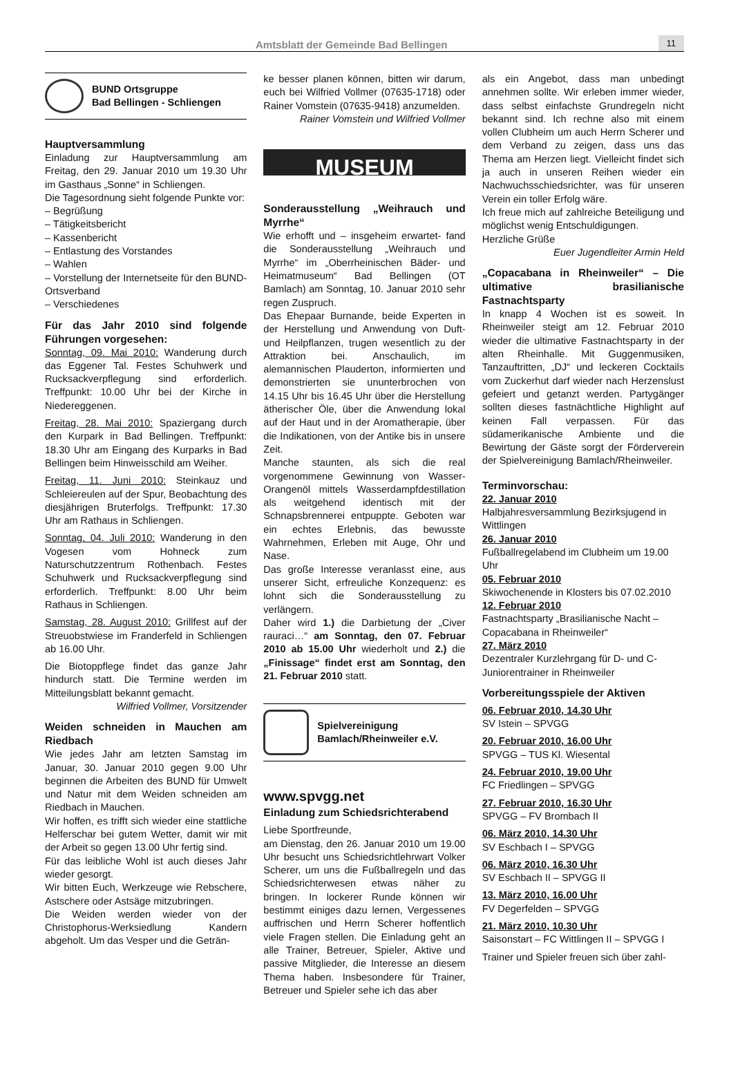Amtsblatt der Gemeinde Bad Bellingen 11
BUND Ortsgruppe
Bad Bellingen - Schliengen
Hauptversammlung
Einladung zur Hauptversammlung am Freitag, den 29. Januar 2010 um 19.30 Uhr im Gasthaus „Sonne“ in Schliengen.
Die Tagesordnung sieht folgende Punkte vor:
– Begrüßung
– Tätigkeitsbericht
– Kassenbericht
– Entlastung des Vorstandes
– Wahlen
– Vorstellung der Internetseite für den BUND-Ortsverband
– Verschiedenes
Für das Jahr 2010 sind folgende Führungen vorgesehen:
Sonntag, 09. Mai 2010: Wanderung durch das Eggener Tal. Festes Schuhwerk und Rucksackverpflegung sind erforderlich. Treffpunkt: 10.00 Uhr bei der Kirche in Niedereggenen.
Freitag, 28. Mai 2010: Spaziergang durch den Kurpark in Bad Bellingen. Treffpunkt: 18.30 Uhr am Eingang des Kurparks in Bad Bellingen beim Hinweisschild am Weiher.
Freitag, 11. Juni 2010: Steinkauz und Schleiereulen auf der Spur, Beobachtung des diesjährigen Bruterfolgs. Treffpunkt: 17.30 Uhr am Rathaus in Schliengen.
Sonntag, 04. Juli 2010: Wanderung in den Vogesen vom Hohneck zum Naturschutzzentrum Rothenbach. Festes Schuhwerk und Rucksackverpflegung sind erforderlich. Treffpunkt: 8.00 Uhr beim Rathaus in Schliengen.
Samstag, 28. August 2010: Grillfest auf der Streuobstwiese im Franderfeld in Schliengen ab 16.00 Uhr.
Die Biotoppflege findet das ganze Jahr hindurch statt. Die Termine werden im Mitteilungsblatt bekannt gemacht.
Wilfried Vollmer, Vorsitzender
Weiden schneiden in Mauchen am Riedbach
Wie jedes Jahr am letzten Samstag im Januar, 30. Januar 2010 gegen 9.00 Uhr beginnen die Arbeiten des BUND für Umwelt und Natur mit dem Weiden schneiden am Riedbach in Mauchen.
Wir hoffen, es trifft sich wieder eine stattliche Helferschar bei gutem Wetter, damit wir mit der Arbeit so gegen 13.00 Uhr fertig sind.
Für das leibliche Wohl ist auch dieses Jahr wieder gesorgt.
Wir bitten Euch, Werkzeuge wie Rebschere, Astschere oder Astsäge mitzubringen.
Die Weiden werden wieder von der Christophorus-Werksiedlung Kandern abgeholt. Um das Vesper und die Geträn-
ke besser planen können, bitten wir darum, euch bei Wilfried Vollmer (07635-1718) oder Rainer Vomstein (07635-9418) anzumelden.
Rainer Vomstein und Wilfried Vollmer
MUSEUM
Sonderausstellung „Weihrauch und Myrrhe“
Wie erhofft und – insgeheim erwartet- fand die Sonderausstellung „Weihrauch und Myrrhe“ im „Oberrheinischen Bäder- und Heimatmuseum“ Bad Bellingen (OT Bamlach) am Sonntag, 10. Januar 2010 sehr regen Zuspruch.
Das Ehepaar Burnande, beide Experten in der Herstellung und Anwendung von Duft- und Heilpflanzen, trugen wesentlich zu der Attraktion bei. Anschaulich, im alemannischen Plauderton, informierten und demonstrierten sie ununterbrochen von 14.15 Uhr bis 16.45 Uhr über die Herstellung ätherischer Öle, über die Anwendung lokal auf der Haut und in der Aromatherapie, über die Indikationen, von der Antike bis in unsere Zeit.
Manche staunten, als sich die real vorgenommene Gewinnung von Wasser-Orangenöl mittels Wasserdampfdestillation als weitgehend identisch mit der Schnapsbrennerei entpuppte. Geboten war ein echtes Erlebnis, das bewusste Wahrnehmen, Erleben mit Auge, Ohr und Nase.
Das große Interesse veranlasst eine, aus unserer Sicht, erfreuliche Konzequenz: es lohnt sich die Sonderausstellung zu verlängern.
Daher wird 1.) die Darbietung der „Civer rauraci…“ am Sonntag, den 07. Februar 2010 ab 15.00 Uhr wiederholt und 2.) die „Finissage“ findet erst am Sonntag, den 21. Februar 2010 statt.
Spielvereinigung
Bamlach/Rheinweiler e.V.
www.spvgg.net
Einladung zum Schiedsrichterabend
Liebe Sportfreunde,
am Dienstag, den 26. Januar 2010 um 19.00 Uhr besucht uns Schiedsrichtlehrwart Volker Scherer, um uns die Fußballregeln und das Schiedsrichterwesen etwas näher zu bringen. In lockerer Runde können wir bestimmt einiges dazu lernen, Vergessenes auffrischen und Herrn Scherer hoffentlich viele Fragen stellen. Die Einladung geht an alle Trainer, Betreuer, Spieler, Aktive und passive Mitglieder, die Interesse an diesem Thema haben. Insbesondere für Trainer, Betreuer und Spieler sehe ich das aber
als ein Angebot, dass man unbedingt annehmen sollte. Wir erleben immer wieder, dass selbst einfachste Grundregeln nicht bekannt sind. Ich rechne also mit einem vollen Clubheim um auch Herrn Scherer und dem Verband zu zeigen, dass uns das Thema am Herzen liegt. Vielleicht findet sich ja auch in unseren Reihen wieder ein Nachwuchsschiedsrichter, was für unseren Verein ein toller Erfolg wäre.
Ich freue mich auf zahlreiche Beteiligung und möglichst wenig Entschuldigungen.
Herzliche Grüße
Euer Jugendleiter Armin Held
„Copacabana in Rheinweiler“ – Die ultimative brasilianische Fastnachtsparty
In knapp 4 Wochen ist es soweit. In Rheinweiler steigt am 12. Februar 2010 wieder die ultimative Fastnachtsparty in der alten Rheinhalle. Mit Guggenmusiken, Tanzauftritten, „DJ“ und leckeren Cocktails vom Zuckerhut darf wieder nach Herzenslust gefeiert und getanzt werden. Partygänger sollten dieses fastnächtliche Highlight auf keinen Fall verpassen. Für das südamerikanische Ambiente und die Bewirtung der Gäste sorgt der Förderverein der Spielvereinigung Bamlach/Rheinweiler.
Terminvorschau:
22. Januar 2010
Halbjahresversammlung Bezirksjugend in Wittlingen
26. Januar 2010
Fußballregelabend im Clubheim um 19.00 Uhr
05. Februar 2010
Skiwochenende in Klosters bis 07.02.2010
12. Februar 2010
Fastnachtsparty „Brasilianische Nacht – Copacabana in Rheinweiler“
27. März 2010
Dezentraler Kurzlehrgang für D- und C-Juniorentrainer in Rheinweiler
Vorbereitungsspiele der Aktiven
06. Februar 2010, 14.30 Uhr
SV Istein – SPVGG
20. Februar 2010, 16.00 Uhr
SPVGG – TUS Kl. Wiesental
24. Februar 2010, 19.00 Uhr
FC Friedlingen – SPVGG
27. Februar 2010, 16.30 Uhr
SPVGG – FV Brombach II
06. März 2010, 14.30 Uhr
SV Eschbach I – SPVGG
06. März 2010, 16.30 Uhr
SV Eschbach II – SPVGG II
13. März 2010, 16.00 Uhr
FV Degerfelden – SPVGG
21. März 2010, 10.30 Uhr
Saisonstart – FC Wittlingen II – SPVGG I
Trainer und Spieler freuen sich über zahl-